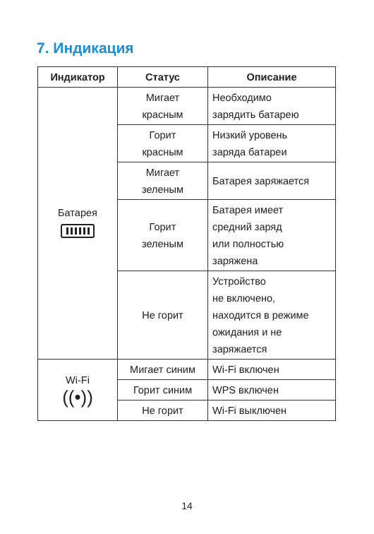7. Индикация
| Индикатор | Статус | Описание |
| --- | --- | --- |
| Батарея | Мигает красным | Необходимо зарядить батарею |
| | Горит красным | Низкий уровень заряда батареи |
| | Мигает зеленым | Батарея заряжается |
| | Горит зеленым | Батарея имеет средний заряд или полностью заряжена |
| | Не горит | Устройство не включено, находится в режиме ожидания и не заряжается |
| Wi-Fi ((•)) | Мигает синим | Wi-Fi включен |
| | Горит синим | WPS включен |
| | Не горит | Wi-Fi выключен |
14